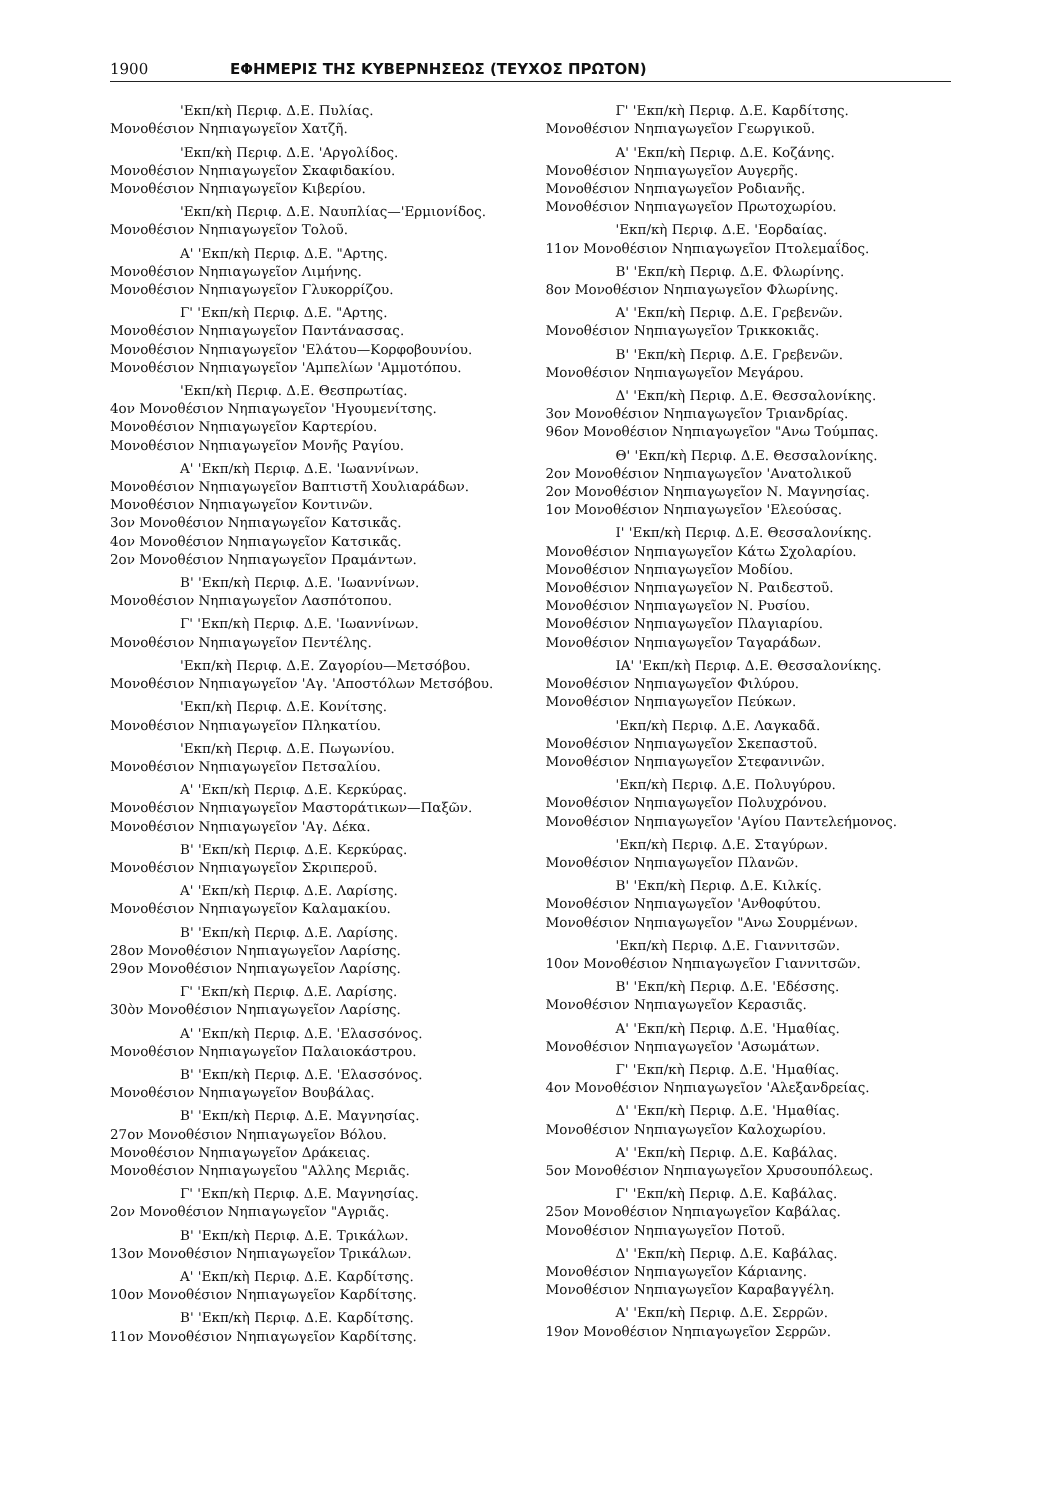1900 ΕΦΗΜΕΡΙΣ ΤΗΣ ΚΥΒΕΡΝΗΣΕΩΣ (ΤΕΥΧΟΣ ΠΡΩΤΟΝ)
'Εκπ/κὴ Περιφ. Δ.Ε. Πυλίας.
Μονοθέσιον Νηπιαγωγεῖον Χατζῆ.
'Εκπ/κὴ Περιφ. Δ.Ε. 'Αργολίδος.
Μονοθέσιον Νηπιαγωγεῖον Σκαφιδακίου.
Μονοθέσιον Νηπιαγωγεῖον Κιβερίου.
'Εκπ/κὴ Περιφ. Δ.Ε. Ναυπλίας—'Ερμιονίδος.
Μονοθέσιον Νηπιαγωγεῖον Τολοῦ.
Α' 'Εκπ/κὴ Περιφ. Δ.Ε. "Αρτης.
Μονοθέσιον Νηπιαγωγεῖον Λιμήνης.
Μονοθέσιον Νηπιαγωγεῖον Γλυκορρίζου.
Γ' 'Εκπ/κὴ Περιφ. Δ.Ε. "Αρτης.
Μονοθέσιον Νηπιαγωγεῖον Παντάνασσας.
Μονοθέσιον Νηπιαγωγεῖον 'Ελάτου—Κορφοβουνίου.
Μονοθέσιον Νηπιαγωγεῖον 'Αμπελίων 'Αμμοτόπου.
'Εκπ/κὴ Περιφ. Δ.Ε. Θεσπρωτίας.
4ον Μονοθέσιον Νηπιαγωγεῖον 'Ηγουμενίτσης.
Μονοθέσιον Νηπιαγωγεῖον Καρτερίου.
Μονοθέσιον Νηπιαγωγεῖον Μονῆς Ραγίου.
Α' 'Εκπ/κὴ Περιφ. Δ.Ε. 'Ιωαννίνων.
Μονοθέσιον Νηπιαγωγεῖον Βαπτιστῆ Χουλιαράδων.
Μονοθέσιον Νηπιαγωγεῖον Κοντινῶν.
3ον Μονοθέσιον Νηπιαγωγεῖον Κατσικᾶς.
4ον Μονοθέσιον Νηπιαγωγεῖον Κατσικᾶς.
2ον Μονοθέσιον Νηπιαγωγεῖον Πραμάντων.
Β' 'Εκπ/κὴ Περιφ. Δ.Ε. 'Ιωαννίνων.
Μονοθέσιον Νηπιαγωγεῖον Λασπότοπου.
Γ' 'Εκπ/κὴ Περιφ. Δ.Ε. 'Ιωαννίνων.
Μονοθέσιον Νηπιαγωγεῖον Πεντέλης.
'Εκπ/κὴ Περιφ. Δ.Ε. Ζαγορίου—Μετσόβου.
Μονοθέσιον Νηπιαγωγεῖον 'Αγ. 'Αποστόλων Μετσόβου.
'Εκπ/κὴ Περιφ. Δ.Ε. Κονίτσης.
Μονοθέσιον Νηπιαγωγεῖον Πληκατίου.
'Εκπ/κὴ Περιφ. Δ.Ε. Πωγωνίου.
Μονοθέσιον Νηπιαγωγεῖον Πετσαλίου.
Α' 'Εκπ/κὴ Περιφ. Δ.Ε. Κερκύρας.
Μονοθέσιον Νηπιαγωγεῖον Μαστοράτικων—Παξῶν.
Μονοθέσιον Νηπιαγωγεῖον 'Αγ. Δέκα.
Β' 'Εκπ/κὴ Περιφ. Δ.Ε. Κερκύρας.
Μονοθέσιον Νηπιαγωγεῖον Σκριπεροῦ.
Α' 'Εκπ/κὴ Περιφ. Δ.Ε. Λαρίσης.
Μονοθέσιον Νηπιαγωγεῖον Καλαμακίου.
Β' 'Εκπ/κὴ Περιφ. Δ.Ε. Λαρίσης.
28ον Μονοθέσιον Νηπιαγωγεῖον Λαρίσης.
29ον Μονοθέσιον Νηπιαγωγεῖον Λαρίσης.
Γ' 'Εκπ/κὴ Περιφ. Δ.Ε. Λαρίσης.
30ὸν Μονοθέσιον Νηπιαγωγεῖον Λαρίσης.
Α' 'Εκπ/κὴ Περιφ. Δ.Ε. 'Ελασσόνος.
Μονοθέσιον Νηπιαγωγεῖον Παλαιοκάστρου.
Β' 'Εκπ/κὴ Περιφ. Δ.Ε. 'Ελασσόνος.
Μονοθέσιον Νηπιαγωγεῖον Βουβάλας.
Β' 'Εκπ/κὴ Περιφ. Δ.Ε. Μαγνησίας.
27ον Μονοθέσιον Νηπιαγωγεῖον Βόλου.
Μονοθέσιον Νηπιαγωγεῖον Δράκειας.
Μονοθέσιον Νηπιαγωγεῖου "Αλλης Μεριᾶς.
Γ' 'Εκπ/κὴ Περιφ. Δ.Ε. Μαγνησίας.
2ον Μονοθέσιον Νηπιαγωγεῖον "Αγριᾶς.
Β' 'Εκπ/κὴ Περιφ. Δ.Ε. Τρικάλων.
13ον Μονοθέσιον Νηπιαγωγεῖον Τρικάλων.
Α' 'Εκπ/κὴ Περιφ. Δ.Ε. Καρδίτσης.
10ον Μονοθέσιον Νηπιαγωγεῖον Καρδίτσης.
Β' 'Εκπ/κὴ Περιφ. Δ.Ε. Καρδίτσης.
11ον Μονοθέσιον Νηπιαγωγεῖον Καρδίτσης.
Γ' 'Εκπ/κὴ Περιφ. Δ.Ε. Καρδίτσης.
Μονοθέσιον Νηπιαγωγεῖον Γεωργικοῦ.
Α' 'Εκπ/κὴ Περιφ. Δ.Ε. Κοζάνης.
Μονοθέσιον Νηπιαγωγεῖον Αυγερῆς.
Μονοθέσιον Νηπιαγωγεῖον Ροδιανῆς.
Μονοθέσιον Νηπιαγωγεῖον Πρωτοχωρίου.
'Εκπ/κὴ Περιφ. Δ.Ε. 'Εορδαίας.
11ον Μονοθέσιον Νηπιαγωγεῖον Πτολεμαΐδος.
Β' 'Εκπ/κὴ Περιφ. Δ.Ε. Φλωρίνης.
8ον Μονοθέσιον Νηπιαγωγεῖον Φλωρίνης.
Α' 'Εκπ/κὴ Περιφ. Δ.Ε. Γρεβενῶν.
Μονοθέσιον Νηπιαγωγεῖον Τρικκοκιᾶς.
Β' 'Εκπ/κὴ Περιφ. Δ.Ε. Γρεβενῶν.
Μονοθέσιον Νηπιαγωγεῖον Μεγάρου.
Δ' 'Εκπ/κὴ Περιφ. Δ.Ε. Θεσσαλονίκης.
3ον Μονοθέσιον Νηπιαγωγεῖον Τριανδρίας.
96ον Μονοθέσιον Νηπιαγωγεῖον "Ανω Τούμπας.
Θ' 'Εκπ/κὴ Περιφ. Δ.Ε. Θεσσαλονίκης.
2ον Μονοθέσιον Νηπιαγωγεῖον 'Ανατολικοῦ
2ον Μονοθέσιον Νηπιαγωγεῖον Ν. Μαγνησίας.
1ον Μονοθέσιον Νηπιαγωγεῖον 'Ελεούσας.
Ι' 'Εκπ/κὴ Περιφ. Δ.Ε. Θεσσαλονίκης.
Μονοθέσιον Νηπιαγωγεῖον Κάτω Σχολαρίου.
Μονοθέσιον Νηπιαγωγεῖον Μοδίου.
Μονοθέσιον Νηπιαγωγεῖον Ν. Ραιδεστοῦ.
Μονοθέσιον Νηπιαγωγεῖον Ν. Ρυσίου.
Μονοθέσιον Νηπιαγωγεῖον Πλαγιαρίου.
Μονοθέσιον Νηπιαγωγεῖον Ταγαράδων.
ΙΑ' 'Εκπ/κὴ Περιφ. Δ.Ε. Θεσσαλονίκης.
Μονοθέσιον Νηπιαγωγεῖον Φιλύρου.
Μονοθέσιον Νηπιαγωγεῖον Πεύκων.
'Εκπ/κὴ Περιφ. Δ.Ε. Λαγκαδᾶ.
Μονοθέσιον Νηπιαγωγεῖον Σκεπαστοῦ.
Μονοθέσιον Νηπιαγωγεῖον Στεφανινῶν.
'Εκπ/κὴ Περιφ. Δ.Ε. Πολυγύρου.
Μονοθέσιον Νηπιαγωγεῖον Πολυχρόνου.
Μονοθέσιον Νηπιαγωγεῖον 'Αγίου Παντελεήμονος.
'Εκπ/κὴ Περιφ. Δ.Ε. Σταγύρων.
Μονοθέσιον Νηπιαγωγεῖον Πλανῶν.
Β' 'Εκπ/κὴ Περιφ. Δ.Ε. Κιλκίς.
Μονοθέσιον Νηπιαγωγεῖον 'Ανθοφύτου.
Μονοθέσιον Νηπιαγωγεῖον "Ανω Σουρμένων.
'Εκπ/κὴ Περιφ. Δ.Ε. Γιαννιτσῶν.
10ον Μονοθέσιον Νηπιαγωγεῖον Γιαννιτσῶν.
Β' 'Εκπ/κὴ Περιφ. Δ.Ε. 'Εδέσσης.
Μονοθέσιον Νηπιαγωγεῖον Κερασιᾶς.
Α' 'Εκπ/κὴ Περιφ. Δ.Ε. 'Ημαθίας.
Μονοθέσιον Νηπιαγωγεῖον 'Ασωμάτων.
Γ' 'Εκπ/κὴ Περιφ. Δ.Ε. 'Ημαθίας.
4ον Μονοθέσιον Νηπιαγωγεῖον 'Αλεξανδρείας.
Δ' 'Εκπ/κὴ Περιφ. Δ.Ε. 'Ημαθίας.
Μονοθέσιον Νηπιαγωγεῖον Καλοχωρίου.
Α' 'Εκπ/κὴ Περιφ. Δ.Ε. Καβάλας.
5ον Μονοθέσιον Νηπιαγωγεῖον Χρυσουπόλεως.
Γ' 'Εκπ/κὴ Περιφ. Δ.Ε. Καβάλας.
25ον Μονοθέσιον Νηπιαγωγεῖον Καβάλας.
Μονοθέσιον Νηπιαγωγεῖον Ποτοῦ.
Δ' 'Εκπ/κὴ Περιφ. Δ.Ε. Καβάλας.
Μονοθέσιον Νηπιαγωγεῖον Κάριανης.
Μονοθέσιον Νηπιαγωγεῖον Καραβαγγέλη.
Α' 'Εκπ/κὴ Περιφ. Δ.Ε. Σερρῶν.
19ον Μονοθέσιον Νηπιαγωγεῖον Σερρῶν.